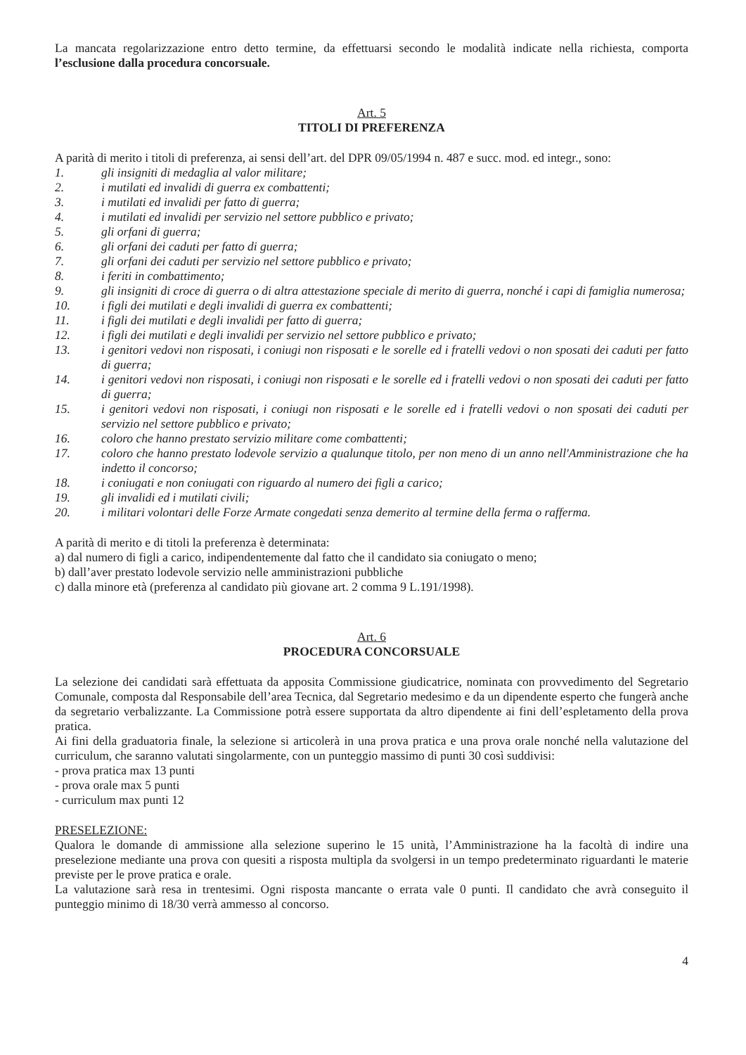La mancata regolarizzazione entro detto termine, da effettuarsi secondo le modalità indicate nella richiesta, comporta l’esclusione dalla procedura concorsuale.
Art. 5
TITOLI DI PREFERENZA
A parità di merito i titoli di preferenza, ai sensi dell’art. del DPR 09/05/1994 n. 487 e succ. mod. ed integr., sono:
1. gli insigniti di medaglia al valor militare;
2. i mutilati ed invalidi di guerra ex combattenti;
3. i mutilati ed invalidi per fatto di guerra;
4. i mutilati ed invalidi per servizio nel settore pubblico e privato;
5. gli orfani di guerra;
6. gli orfani dei caduti per fatto di guerra;
7. gli orfani dei caduti per servizio nel settore pubblico e privato;
8. i feriti in combattimento;
9. gli insigniti di croce di guerra o di altra attestazione speciale di merito di guerra, nonché i capi di famiglia numerosa;
10. i figli dei mutilati e degli invalidi di guerra ex combattenti;
11. i figli dei mutilati e degli invalidi per fatto di guerra;
12. i figli dei mutilati e degli invalidi per servizio nel settore pubblico e privato;
13. i genitori vedovi non risposati, i coniugi non risposati e le sorelle ed i fratelli vedovi o non sposati dei caduti per fatto di guerra;
14. i genitori vedovi non risposati, i coniugi non risposati e le sorelle ed i fratelli vedovi o non sposati dei caduti per fatto di guerra;
15. i genitori vedovi non risposati, i coniugi non risposati e le sorelle ed i fratelli vedovi o non sposati dei caduti per servizio nel settore pubblico e privato;
16. coloro che hanno prestato servizio militare come combattenti;
17. coloro che hanno prestato lodevole servizio a qualunque titolo, per non meno di un anno nell'Amministrazione che ha indetto il concorso;
18. i coniugati e non coniugati con riguardo al numero dei figli a carico;
19. gli invalidi ed i mutilati civili;
20. i militari volontari delle Forze Armate congedati senza demerito al termine della ferma o rafferma.
A parità di merito e di titoli la preferenza è determinata:
a) dal numero di figli a carico, indipendentemente dal fatto che il candidato sia coniugato o meno;
b) dall’aver prestato lodevole servizio nelle amministrazioni pubbliche
c) dalla minore età (preferenza al candidato più giovane art. 2 comma 9 L.191/1998).
Art. 6
PROCEDURA CONCORSUALE
La selezione dei candidati sarà effettuata da apposita Commissione giudicatrice, nominata con provvedimento del Segretario Comunale, composta dal Responsabile dell’area Tecnica, dal Segretario medesimo e da un dipendente esperto che fungerà anche da segretario verbalizzante. La Commissione potrà essere supportata da altro dipendente ai fini dell’espletamento della prova pratica.
Ai fini della graduatoria finale, la selezione si articolerà in una prova pratica e una prova orale nonché nella valutazione del curriculum, che saranno valutati singolarmente, con un punteggio massimo di punti 30 così suddivisi:
- prova pratica max 13 punti
- prova orale max 5 punti
- curriculum max punti 12
PRESELEZIONE:
Qualora le domande di ammissione alla selezione superino le 15 unità, l’Amministrazione ha la facoltà di indire una preselezione mediante una prova con quesiti a risposta multipla da svolgersi in un tempo predeterminato riguardanti le materie previste per le prove pratica e orale.
La valutazione sarà resa in trentesimi. Ogni risposta mancante o errata vale 0 punti. Il candidato che avrà conseguito il punteggio minimo di 18/30 verrà ammesso al concorso.
4